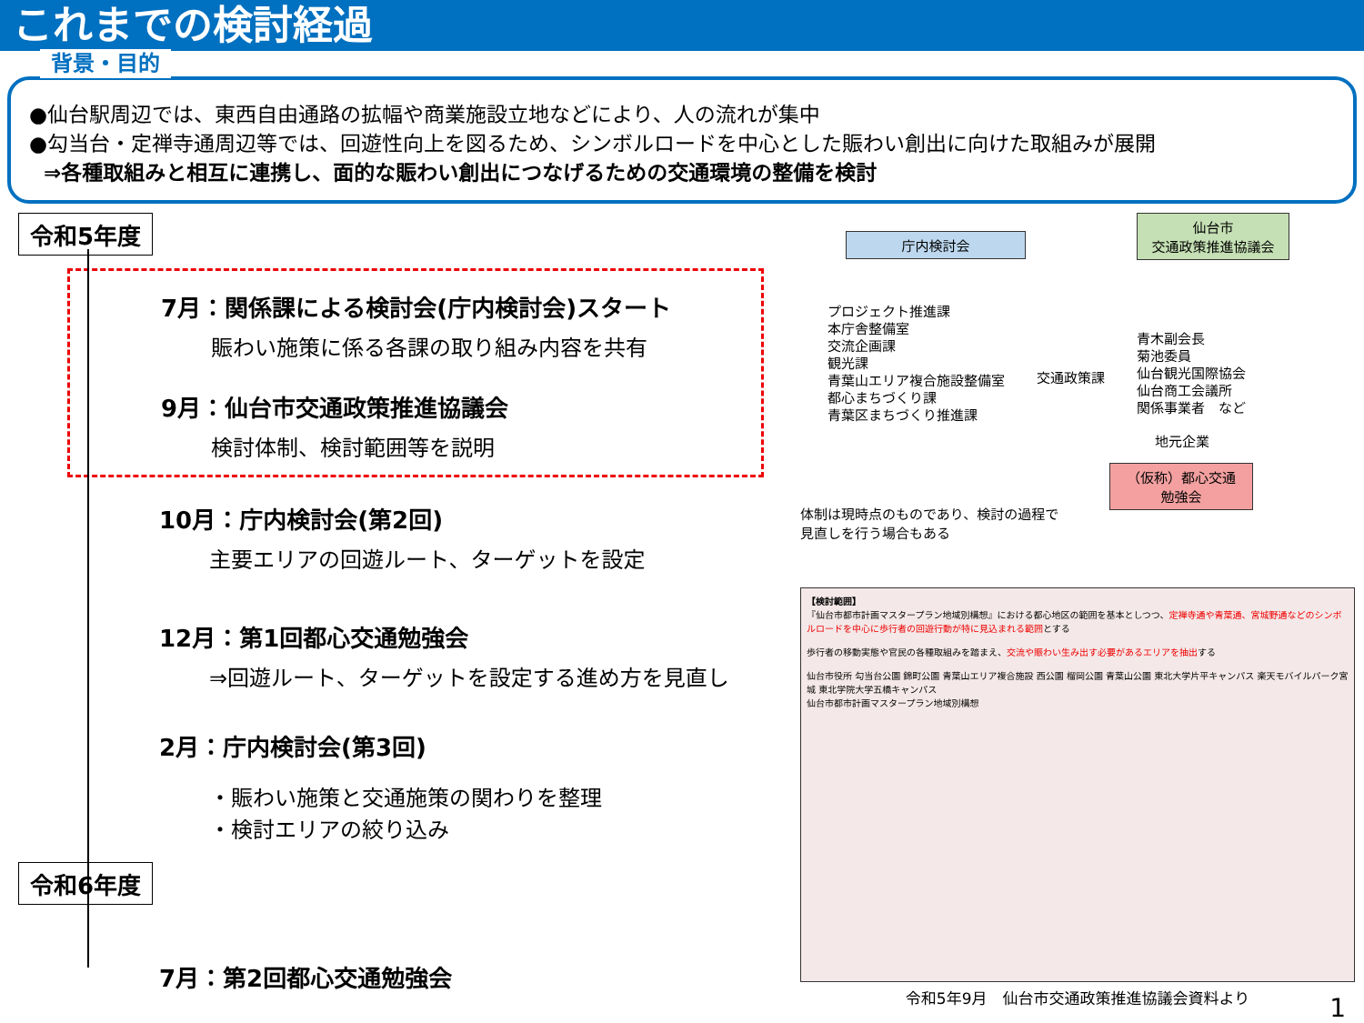これまでの検討経過
背景・目的
●仙台駅周辺では、東西自由通路の拡幅や商業施設立地などにより、人の流れが集中
●勾当台・定禅寺通周辺等では、回遊性向上を図るため、シンボルロードを中心とした賑わい創出に向けた取組みが展開
⇒各種取組みと相互に連携し、面的な賑わい創出につなげるための交通環境の整備を検討
令和5年度
7月：関係課による検討会(庁内検討会)スタート
賑わい施策に係る各課の取り組み内容を共有
9月：仙台市交通政策推進協議会
検討体制、検討範囲等を説明
10月：庁内検討会(第2回)
主要エリアの回遊ルート、ターゲットを設定
12月：第1回都心交通勉強会
⇒回遊ルート、ターゲットを設定する進め方を見直し
2月：庁内検討会(第3回)
・賑わい施策と交通施策の関わりを整理
・検討エリアの絞り込み
令和6年度
7月：第2回都心交通勉強会
庁内検討会
仙台市
交通政策推進協議会
プロジェクト推進課
本庁舎整備室
交流企画課
観光課
青葉山エリア複合施設整備室
都心まちづくり課
青葉区まちづくり推進課
交通政策課
青木副会長
菊池委員
仙台観光国際協会
仙台商工会議所
関係事業者　など
地元企業
（仮称）都心交通
勉強会
体制は現時点のものであり、検討の過程で
見直しを行う場合もある
【検討範囲】
『仙台市都市計画マスタープラン地域別構想』における都心地区の範囲を基本としつつ、定禅寺通や青葉通、宮城野通などのシンボルロードを中心に歩行者の回遊行動が特に見込まれる範囲とする
歩行者の移動実態や官民の各種取組みを踏まえ、交流や賑わい生み出す必要があるエリアを抽出する
仙台市役所 勾当台公園 錦町公園 青葉山エリア複合施設 西公園 榴岡公園 青葉山公園 東北大学片平キャンパス 楽天モバイルパーク宮城 東北学院大学五橋キャンパス
仙台市都市計画マスタープラン地域別構想
令和5年9月　仙台市交通政策推進協議会資料より
1